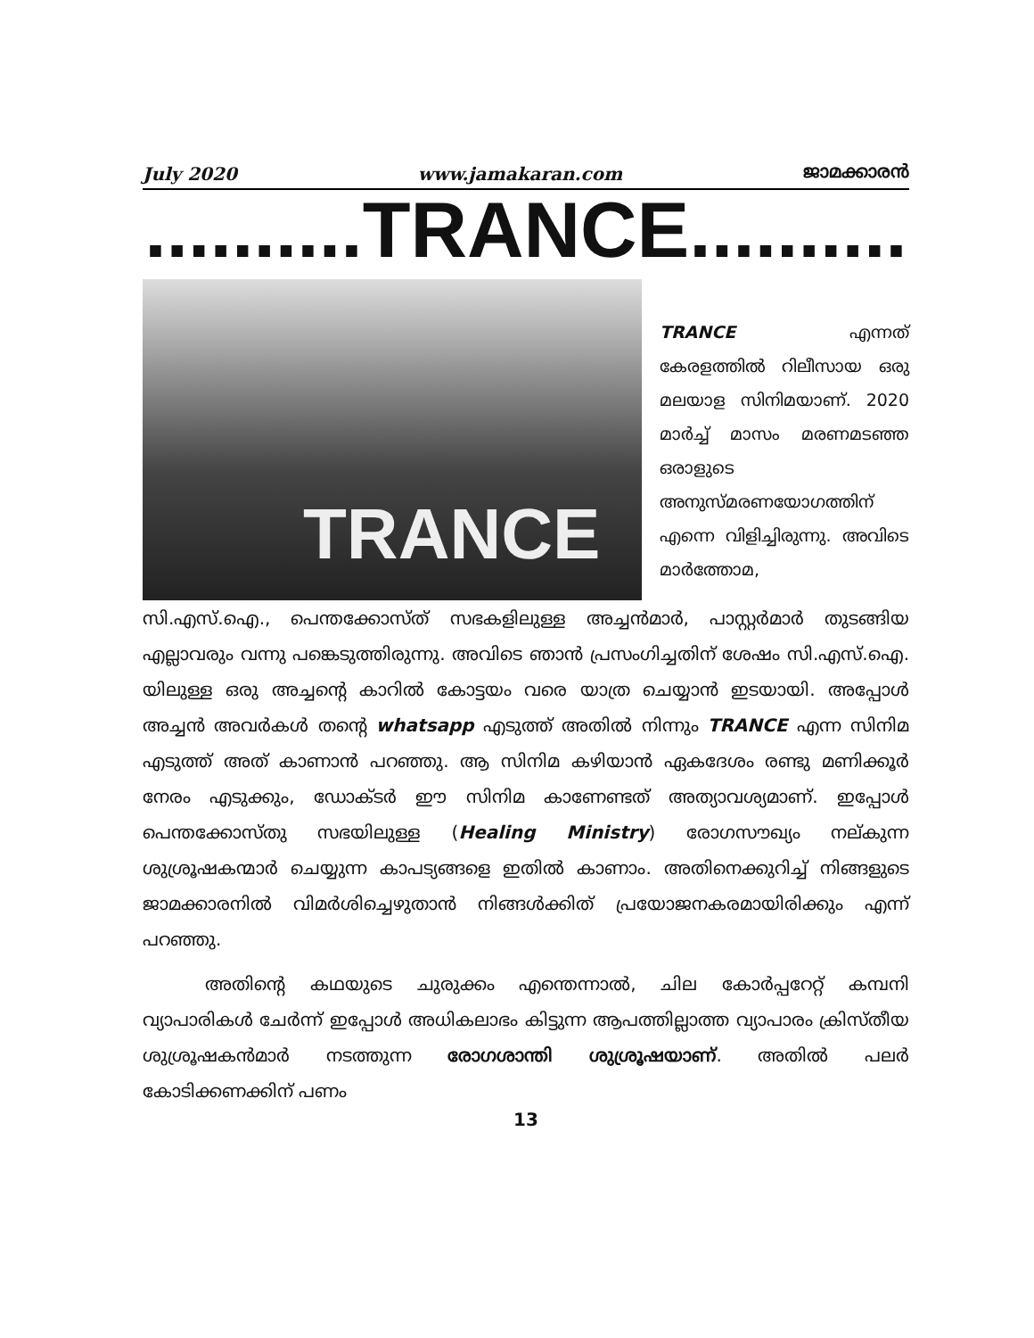July 2020 www.jamakaran.com ജാമക്കാരൻ
..........TRANCE..........
TRANCE
TRANCE എന്നത് കേരളത്തിൽ റിലീസായ ഒരു മലയാള സിനിമയാണ്. 2020 മാർച്ച് മാസം മരണമടഞ്ഞ ഒരാളുടെ അനുസ്മരണയോഗത്തിന് എന്നെ വിളിച്ചിരുന്നു. അവിടെ മാർത്തോമ,
സി.എസ്.ഐ., പെന്തക്കോസ്ത് സഭകളിലുള്ള അച്ചൻമാർ, പാസ്റ്റർമാർ തുടങ്ങിയ എല്ലാവരും വന്നു പങ്കെടുത്തിരുന്നു. അവിടെ ഞാൻ പ്രസംഗിച്ചതിന് ശേഷം സി.എസ്.ഐ. യിലുള്ള ഒരു അച്ചന്റെ കാറിൽ കോട്ടയം വരെ യാത്ര ചെയ്യാൻ ഇടയായി. അപ്പോൾ അച്ചൻ അവർകൾ തന്റെ whatsapp എടുത്ത് അതിൽ നിന്നും TRANCE എന്ന സിനിമ എടുത്ത് അത് കാണാൻ പറഞ്ഞു. ആ സിനിമ കഴിയാൻ ഏകദേശം രണ്ടു മണിക്കൂർ നേരം എടുക്കും, ഡോക്ടർ ഈ സിനിമ കാണേണ്ടത് അത്യാവശ്യമാണ്. ഇപ്പോൾ പെന്തക്കോസ്തു സഭയിലുള്ള (Healing Ministry) രോഗസൗഖ്യം നല്കുന്ന ശുശ്രൂഷകന്മാർ ചെയ്യുന്ന കാപട്യങ്ങളെ ഇതിൽ കാണാം. അതിനെക്കുറിച്ച് നിങ്ങളുടെ ജാമക്കാരനിൽ വിമർശിച്ചെഴുതാൻ നിങ്ങൾക്കിത് പ്രയോജനകരമായിരിക്കും എന്ന് പറഞ്ഞു.
അതിന്റെ കഥയുടെ ചുരുക്കം എന്തെന്നാൽ, ചില കോർപ്പറേറ്റ് കമ്പനി വ്യാപാരികൾ ചേർന്ന് ഇപ്പോൾ അധികലാഭം കിട്ടുന്ന ആപത്തില്ലാത്ത വ്യാപാരം ക്രിസ്തീയ ശുശ്രൂഷകൻമാർ നടത്തുന്ന രോഗശാന്തി ശുശ്രൂഷയാണ്. അതിൽ പലർ കോടിക്കണക്കിന് പണം
13